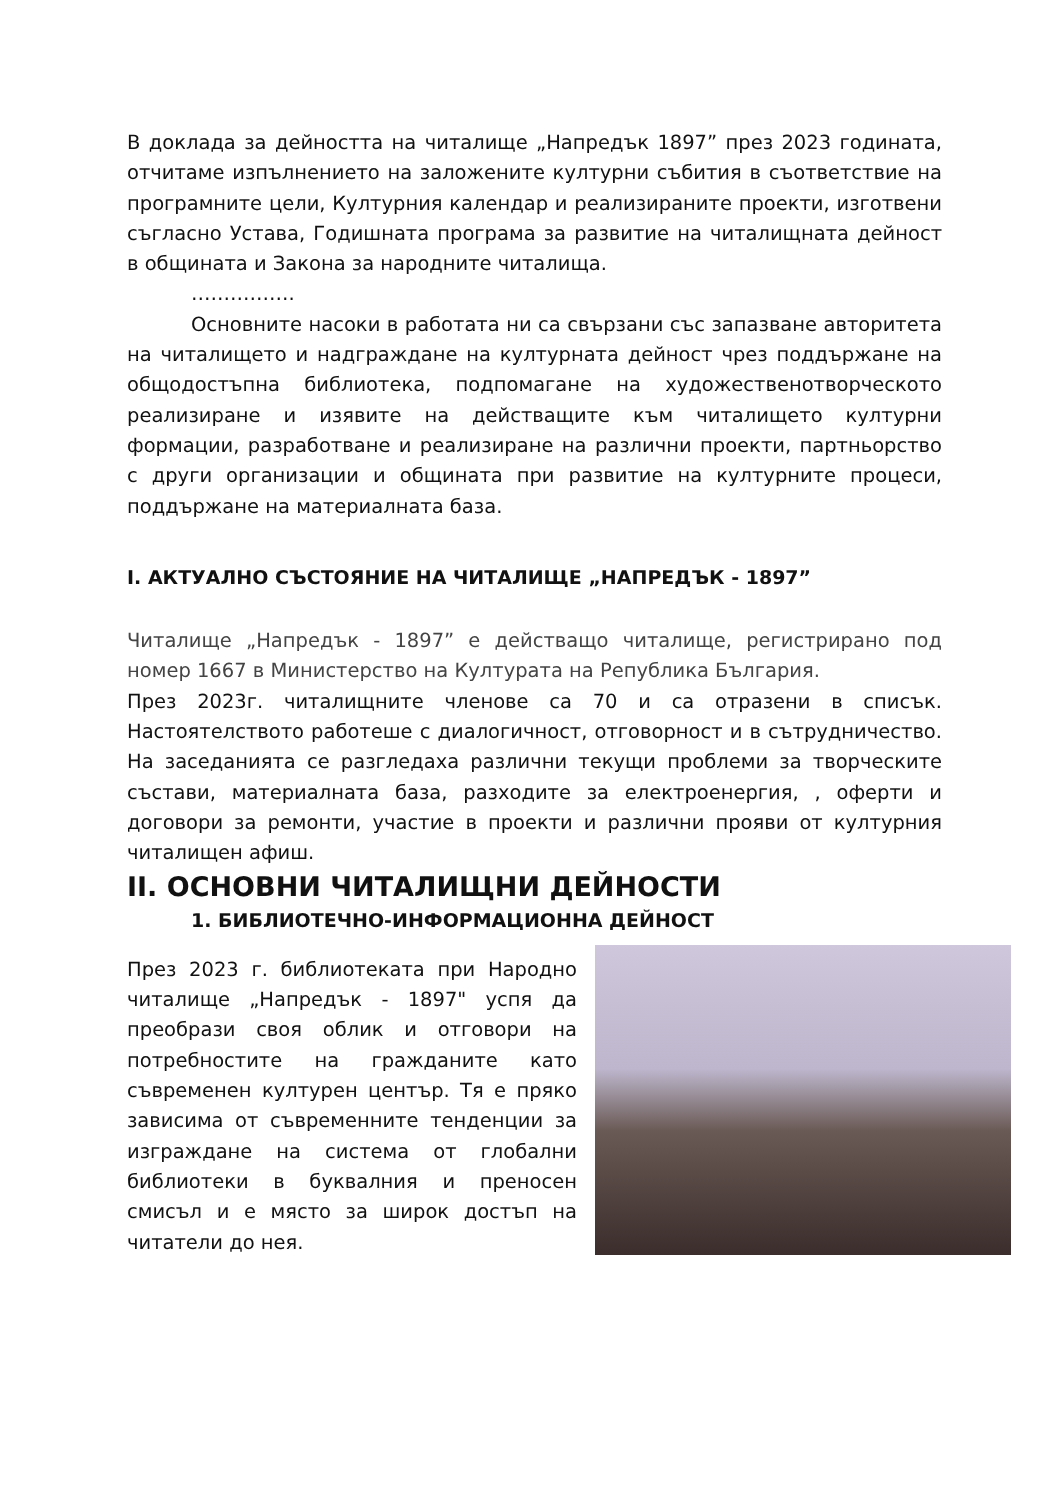В доклада за дейността на читалище „Напредък 1897” през 2023 годината, отчитаме изпълнението на заложените културни събития в съответствие на програмните цели, Културния календар и реализираните проекти, изготвени съгласно Устава, Годишната програма за развитие на читалищната дейност в общината и Закона за народните читалища.
…………….
Основните насоки в работата ни са свързани със запазване авторитета на читалището и надграждане на културната дейност чрез поддържане на общодостъпна библиотека, подпомагане на художественотворческото реализиране и изявите на действащите към читалището културни формации, разработване и реализиране на различни проекти, партньорство с други организации и общината при развитие на културните процеси, поддържане на материалната база.
I. АКТУАЛНО СЪСТОЯНИЕ НА ЧИТАЛИЩЕ „НАПРЕДЪК - 1897”
Читалище „Напредък - 1897” е действащо читалище, регистрирано под номер 1667 в Министерство на Културата на Република България.
През 2023г. читалищните членове са 70 и са отразени в списък. Настоятелството работеше с диалогичност, отговорност и в сътрудничество. На заседанията се разгледаха различни текущи проблеми за творческите състави, материалната база, разходите за електроенергия, , оферти и договори за ремонти, участие в проекти и различни прояви от културния читалищен афиш.
II. ОСНОВНИ ЧИТАЛИЩНИ ДЕЙНОСТИ
1. БИБЛИОТЕЧНО-ИНФОРМАЦИОННА ДЕЙНОСТ
През 2023 г. библиотеката при Народно читалище „Напредък - 1897" успя да преобрази своя облик и отговори на потребностите на гражданите като съвременен културен център. Тя е пряко зависима от съвременните тенденции за изграждане на система от глобални библиотеки в буквалния и преносен смисъл и е място за широк достъп на читатели до нея.